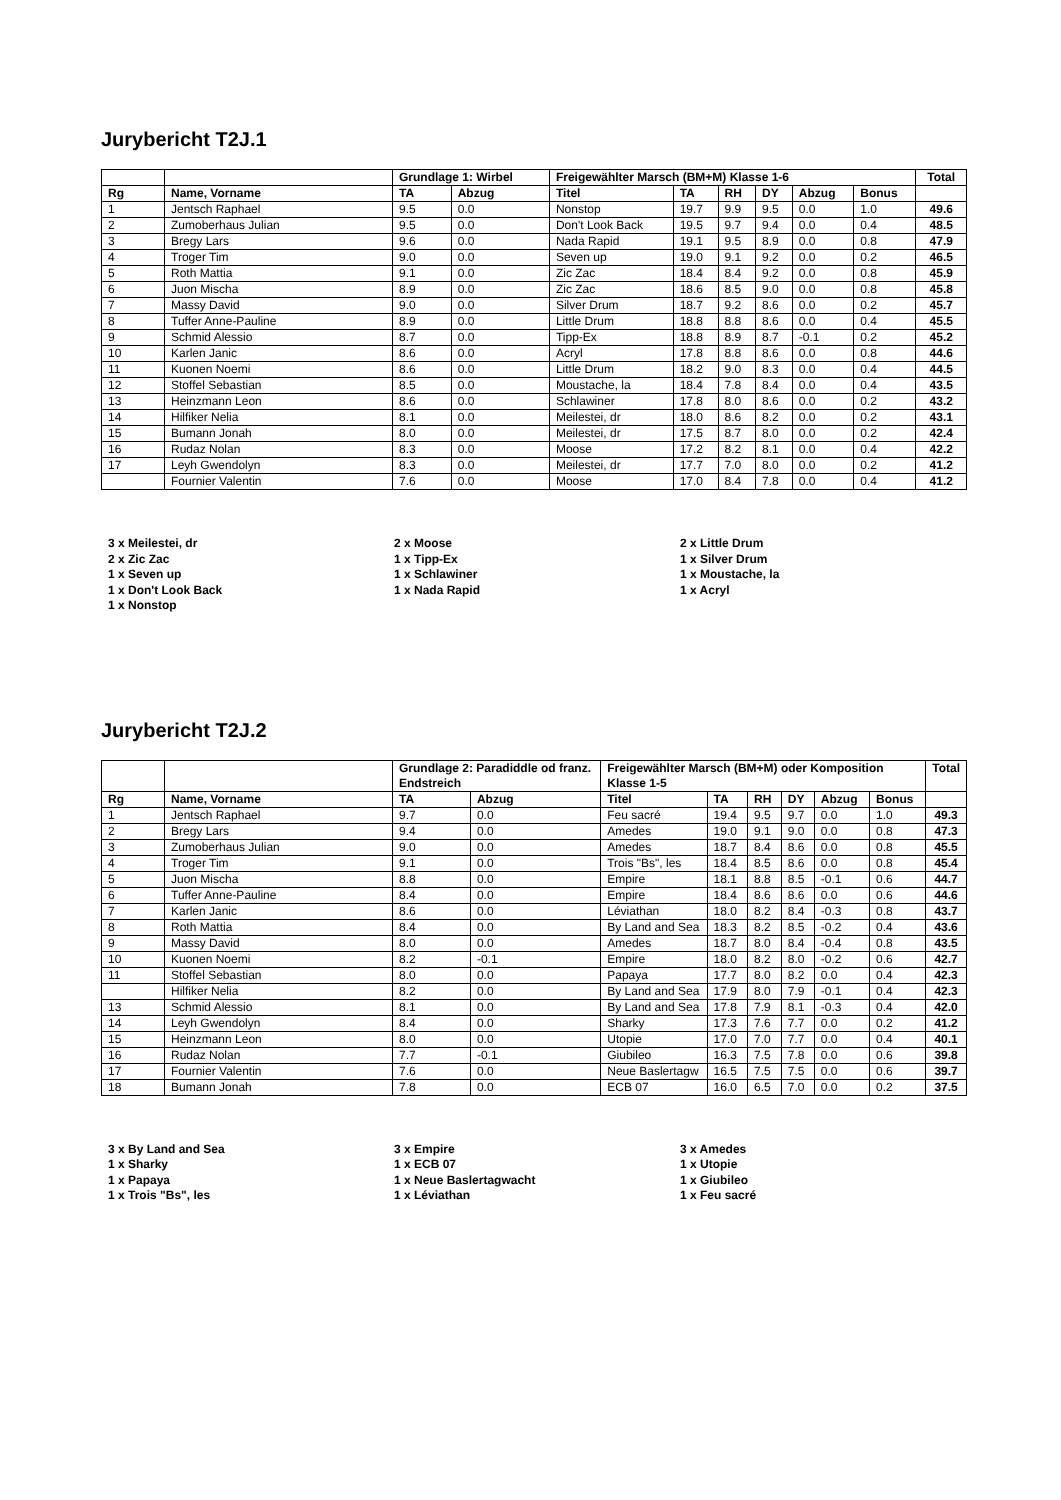Jurybericht T2J.1
| | | Grundlage 1: Wirbel | | Freigewählter Marsch (BM+M) Klasse 1-6 | | | | | | Total |
| --- | --- | --- | --- | --- | --- | --- | --- | --- | --- | --- |
| Rg | Name, Vorname | TA | Abzug | Titel | TA | RH | DY | Abzug | Bonus | |
| 1 | Jentsch Raphael | 9.5 | 0.0 | Nonstop | 19.7 | 9.9 | 9.5 | 0.0 | 1.0 | 49.6 |
| 2 | Zumoberhaus Julian | 9.5 | 0.0 | Don't Look Back | 19.5 | 9.7 | 9.4 | 0.0 | 0.4 | 48.5 |
| 3 | Bregy Lars | 9.6 | 0.0 | Nada Rapid | 19.1 | 9.5 | 8.9 | 0.0 | 0.8 | 47.9 |
| 4 | Troger Tim | 9.0 | 0.0 | Seven up | 19.0 | 9.1 | 9.2 | 0.0 | 0.2 | 46.5 |
| 5 | Roth Mattia | 9.1 | 0.0 | Zic Zac | 18.4 | 8.4 | 9.2 | 0.0 | 0.8 | 45.9 |
| 6 | Juon Mischa | 8.9 | 0.0 | Zic Zac | 18.6 | 8.5 | 9.0 | 0.0 | 0.8 | 45.8 |
| 7 | Massy David | 9.0 | 0.0 | Silver Drum | 18.7 | 9.2 | 8.6 | 0.0 | 0.2 | 45.7 |
| 8 | Tuffer Anne-Pauline | 8.9 | 0.0 | Little Drum | 18.8 | 8.8 | 8.6 | 0.0 | 0.4 | 45.5 |
| 9 | Schmid Alessio | 8.7 | 0.0 | Tipp-Ex | 18.8 | 8.9 | 8.7 | -0.1 | 0.2 | 45.2 |
| 10 | Karlen Janic | 8.6 | 0.0 | Acryl | 17.8 | 8.8 | 8.6 | 0.0 | 0.8 | 44.6 |
| 11 | Kuonen Noemi | 8.6 | 0.0 | Little Drum | 18.2 | 9.0 | 8.3 | 0.0 | 0.4 | 44.5 |
| 12 | Stoffel Sebastian | 8.5 | 0.0 | Moustache, la | 18.4 | 7.8 | 8.4 | 0.0 | 0.4 | 43.5 |
| 13 | Heinzmann Leon | 8.6 | 0.0 | Schlawiner | 17.8 | 8.0 | 8.6 | 0.0 | 0.2 | 43.2 |
| 14 | Hilfiker Nelia | 8.1 | 0.0 | Meilestei, dr | 18.0 | 8.6 | 8.2 | 0.0 | 0.2 | 43.1 |
| 15 | Bumann Jonah | 8.0 | 0.0 | Meilestei, dr | 17.5 | 8.7 | 8.0 | 0.0 | 0.2 | 42.4 |
| 16 | Rudaz Nolan | 8.3 | 0.0 | Moose | 17.2 | 8.2 | 8.1 | 0.0 | 0.4 | 42.2 |
| 17 | Leyh Gwendolyn | 8.3 | 0.0 | Meilestei, dr | 17.7 | 7.0 | 8.0 | 0.0 | 0.2 | 41.2 |
| | Fournier Valentin | 7.6 | 0.0 | Moose | 17.0 | 8.4 | 7.8 | 0.0 | 0.4 | 41.2 |
3 x Meilestei, dr
2 x Zic Zac
1 x Seven up
1 x Don't Look Back
1 x Nonstop
2 x Moose
1 x Tipp-Ex
1 x Schlawiner
1 x Nada Rapid
2 x Little Drum
1 x Silver Drum
1 x Moustache, la
1 x Acryl
Jurybericht T2J.2
| | | Grundlage 2: Paradiddle od franz. Endstreich | | Freigewählter Marsch (BM+M) oder Komposition Klasse 1-5 | | | | | | Total |
| --- | --- | --- | --- | --- | --- | --- | --- | --- | --- | --- |
| Rg | Name, Vorname | TA | Abzug | Titel | TA | RH | DY | Abzug | Bonus | |
| 1 | Jentsch Raphael | 9.7 | 0.0 | Feu sacré | 19.4 | 9.5 | 9.7 | 0.0 | 1.0 | 49.3 |
| 2 | Bregy Lars | 9.4 | 0.0 | Amedes | 19.0 | 9.1 | 9.0 | 0.0 | 0.8 | 47.3 |
| 3 | Zumoberhaus Julian | 9.0 | 0.0 | Amedes | 18.7 | 8.4 | 8.6 | 0.0 | 0.8 | 45.5 |
| 4 | Troger Tim | 9.1 | 0.0 | Trois "Bs", les | 18.4 | 8.5 | 8.6 | 0.0 | 0.8 | 45.4 |
| 5 | Juon Mischa | 8.8 | 0.0 | Empire | 18.1 | 8.8 | 8.5 | -0.1 | 0.6 | 44.7 |
| 6 | Tuffer Anne-Pauline | 8.4 | 0.0 | Empire | 18.4 | 8.6 | 8.6 | 0.0 | 0.6 | 44.6 |
| 7 | Karlen Janic | 8.6 | 0.0 | Léviathan | 18.0 | 8.2 | 8.4 | -0.3 | 0.8 | 43.7 |
| 8 | Roth Mattia | 8.4 | 0.0 | By Land and Sea | 18.3 | 8.2 | 8.5 | -0.2 | 0.4 | 43.6 |
| 9 | Massy David | 8.0 | 0.0 | Amedes | 18.7 | 8.0 | 8.4 | -0.4 | 0.8 | 43.5 |
| 10 | Kuonen Noemi | 8.2 | -0.1 | Empire | 18.0 | 8.2 | 8.0 | -0.2 | 0.6 | 42.7 |
| 11 | Stoffel Sebastian | 8.0 | 0.0 | Papaya | 17.7 | 8.0 | 8.2 | 0.0 | 0.4 | 42.3 |
| | Hilfiker Nelia | 8.2 | 0.0 | By Land and Sea | 17.9 | 8.0 | 7.9 | -0.1 | 0.4 | 42.3 |
| 13 | Schmid Alessio | 8.1 | 0.0 | By Land and Sea | 17.8 | 7.9 | 8.1 | -0.3 | 0.4 | 42.0 |
| 14 | Leyh Gwendolyn | 8.4 | 0.0 | Sharky | 17.3 | 7.6 | 7.7 | 0.0 | 0.2 | 41.2 |
| 15 | Heinzmann Leon | 8.0 | 0.0 | Utopie | 17.0 | 7.0 | 7.7 | 0.0 | 0.4 | 40.1 |
| 16 | Rudaz Nolan | 7.7 | -0.1 | Giubileo | 16.3 | 7.5 | 7.8 | 0.0 | 0.6 | 39.8 |
| 17 | Fournier Valentin | 7.6 | 0.0 | Neue Baslertagw | 16.5 | 7.5 | 7.5 | 0.0 | 0.6 | 39.7 |
| 18 | Bumann Jonah | 7.8 | 0.0 | ECB 07 | 16.0 | 6.5 | 7.0 | 0.0 | 0.2 | 37.5 |
3 x By Land and Sea
1 x Sharky
1 x Papaya
1 x Trois "Bs", les
3 x Empire
1 x ECB 07
1 x Neue Baslertagwacht
1 x Léviathan
3 x Amedes
1 x Utopie
1 x Giubileo
1 x Feu sacré